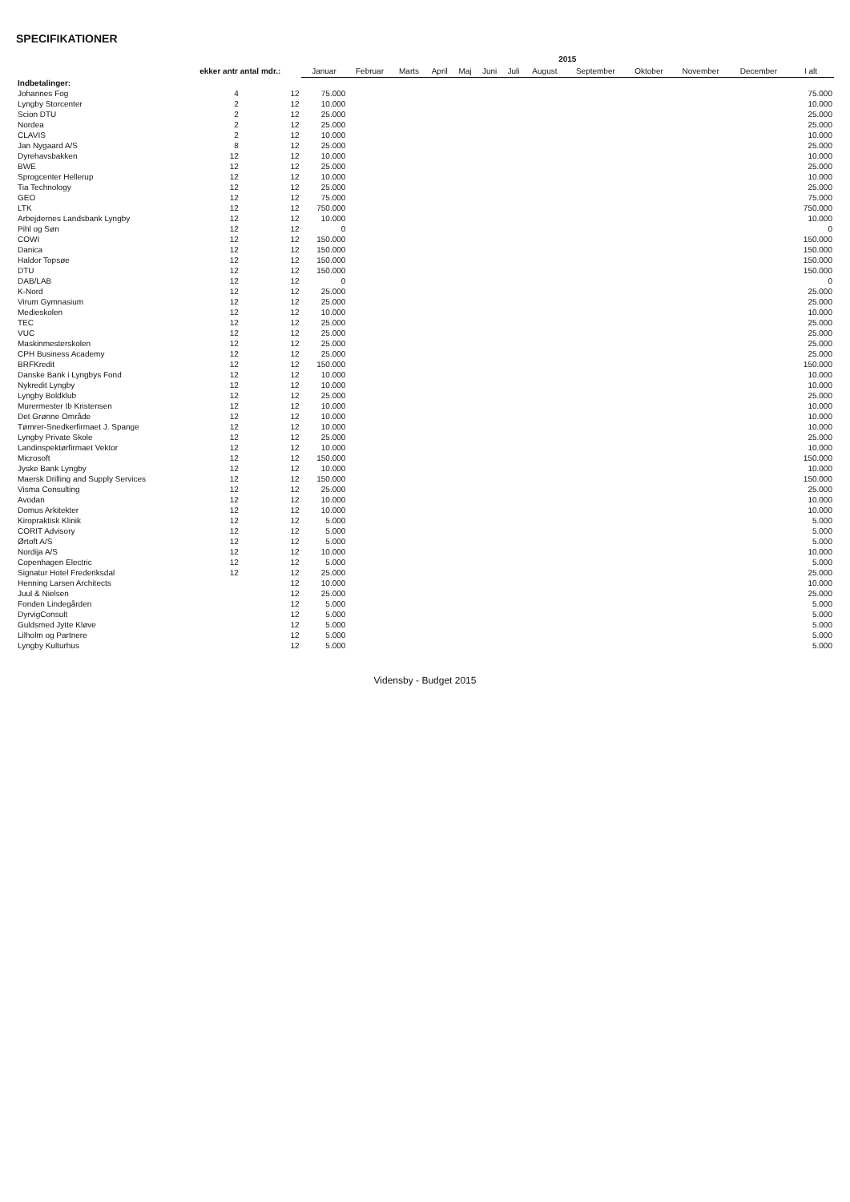SPECIFIKATIONER
| | | | 2015 | | | | | | | | | | | | |
| --- | --- | --- | --- | --- | --- | --- | --- | --- | --- | --- | --- | --- | --- | --- | --- |
| | ekker antr antal mdr.: | | Januar | Februar | Marts | April | Maj | Juni | Juli | August | September | Oktober | November | December | I alt |
| Indbetalinger: | | | | | | | | | | | | | | | |
| Johannes Fog | 4 | 12 | 75.000 | | | | | | | | | | | | 75.000 |
| Lyngby Storcenter | 2 | 12 | 10.000 | | | | | | | | | | | | 10.000 |
| Scion DTU | 2 | 12 | 25.000 | | | | | | | | | | | | 25.000 |
| Nordea | 2 | 12 | 25.000 | | | | | | | | | | | | 25.000 |
| CLAVIS | 2 | 12 | 10.000 | | | | | | | | | | | | 10.000 |
| Jan Nygaard A/S | 8 | 12 | 25.000 | | | | | | | | | | | | 25.000 |
| Dyrehavsbakken | 12 | 12 | 10.000 | | | | | | | | | | | | 10.000 |
| BWE | 12 | 12 | 25.000 | | | | | | | | | | | | 25.000 |
| Sprogcenter Hellerup | 12 | 12 | 10.000 | | | | | | | | | | | | 10.000 |
| Tia Technology | 12 | 12 | 25.000 | | | | | | | | | | | | 25.000 |
| GEO | 12 | 12 | 75.000 | | | | | | | | | | | | 75.000 |
| LTK | 12 | 12 | 750.000 | | | | | | | | | | | | 750.000 |
| Arbejdernes Landsbank Lyngby | 12 | 12 | 10.000 | | | | | | | | | | | | 10.000 |
| Pihl og Søn | 12 | 12 | 0 | | | | | | | | | | | | 0 |
| COWI | 12 | 12 | 150.000 | | | | | | | | | | | | 150.000 |
| Danica | 12 | 12 | 150.000 | | | | | | | | | | | | 150.000 |
| Haldor Topsøe | 12 | 12 | 150.000 | | | | | | | | | | | | 150.000 |
| DTU | 12 | 12 | 150.000 | | | | | | | | | | | | 150.000 |
| DAB/LAB | 12 | 12 | 0 | | | | | | | | | | | | 0 |
| K-Nord | 12 | 12 | 25.000 | | | | | | | | | | | | 25.000 |
| Virum Gymnasium | 12 | 12 | 25.000 | | | | | | | | | | | | 25.000 |
| Medieskolen | 12 | 12 | 10.000 | | | | | | | | | | | | 10.000 |
| TEC | 12 | 12 | 25.000 | | | | | | | | | | | | 25.000 |
| VUC | 12 | 12 | 25.000 | | | | | | | | | | | | 25.000 |
| Maskinmesterskolen | 12 | 12 | 25.000 | | | | | | | | | | | | 25.000 |
| CPH Business Academy | 12 | 12 | 25.000 | | | | | | | | | | | | 25.000 |
| BRFKredit | 12 | 12 | 150.000 | | | | | | | | | | | | 150.000 |
| Danske Bank i Lyngbys Fond | 12 | 12 | 10.000 | | | | | | | | | | | | 10.000 |
| Nykredit Lyngby | 12 | 12 | 10.000 | | | | | | | | | | | | 10.000 |
| Lyngby Boldklub | 12 | 12 | 25.000 | | | | | | | | | | | | 25.000 |
| Murermester Ib Kristensen | 12 | 12 | 10.000 | | | | | | | | | | | | 10.000 |
| Det Grønne Område | 12 | 12 | 10.000 | | | | | | | | | | | | 10.000 |
| Tømrer-Snedkerfirmaet J. Spange | 12 | 12 | 10.000 | | | | | | | | | | | | 10.000 |
| Lyngby Private Skole | 12 | 12 | 25.000 | | | | | | | | | | | | 25.000 |
| Landinspektørfirmaet Vektor | 12 | 12 | 10.000 | | | | | | | | | | | | 10.000 |
| Microsoft | 12 | 12 | 150.000 | | | | | | | | | | | | 150.000 |
| Jyske Bank Lyngby | 12 | 12 | 10.000 | | | | | | | | | | | | 10.000 |
| Maersk Drilling and Supply Services | 12 | 12 | 150.000 | | | | | | | | | | | | 150.000 |
| Visma Consulting | 12 | 12 | 25.000 | | | | | | | | | | | | 25.000 |
| Avodan | 12 | 12 | 10.000 | | | | | | | | | | | | 10.000 |
| Domus Arkitekter | 12 | 12 | 10.000 | | | | | | | | | | | | 10.000 |
| Kiropraktisk Klinik | 12 | 12 | 5.000 | | | | | | | | | | | | 5.000 |
| CORIT Advisory | 12 | 12 | 5.000 | | | | | | | | | | | | 5.000 |
| Ørtoft A/S | 12 | 12 | 5.000 | | | | | | | | | | | | 5.000 |
| Nordija A/S | 12 | 12 | 10.000 | | | | | | | | | | | | 10.000 |
| Copenhagen Electric | 12 | 12 | 5.000 | | | | | | | | | | | | 5.000 |
| Signatur Hotel Frederiksdal | 12 | 12 | 25.000 | | | | | | | | | | | | 25.000 |
| Henning Larsen Architects | | 12 | 10.000 | | | | | | | | | | | | 10.000 |
| Juul & Nielsen | | 12 | 25.000 | | | | | | | | | | | | 25.000 |
| Fonden Lindegården | | 12 | 5.000 | | | | | | | | | | | | 5.000 |
| DyrvigConsult | | 12 | 5.000 | | | | | | | | | | | | 5.000 |
| Guldsmed Jytte Kløve | | 12 | 5.000 | | | | | | | | | | | | 5.000 |
| Lilholm og Partnere | | 12 | 5.000 | | | | | | | | | | | | 5.000 |
| Lyngby Kulturhus | | 12 | 5.000 | | | | | | | | | | | | 5.000 |
Vidensby - Budget 2015